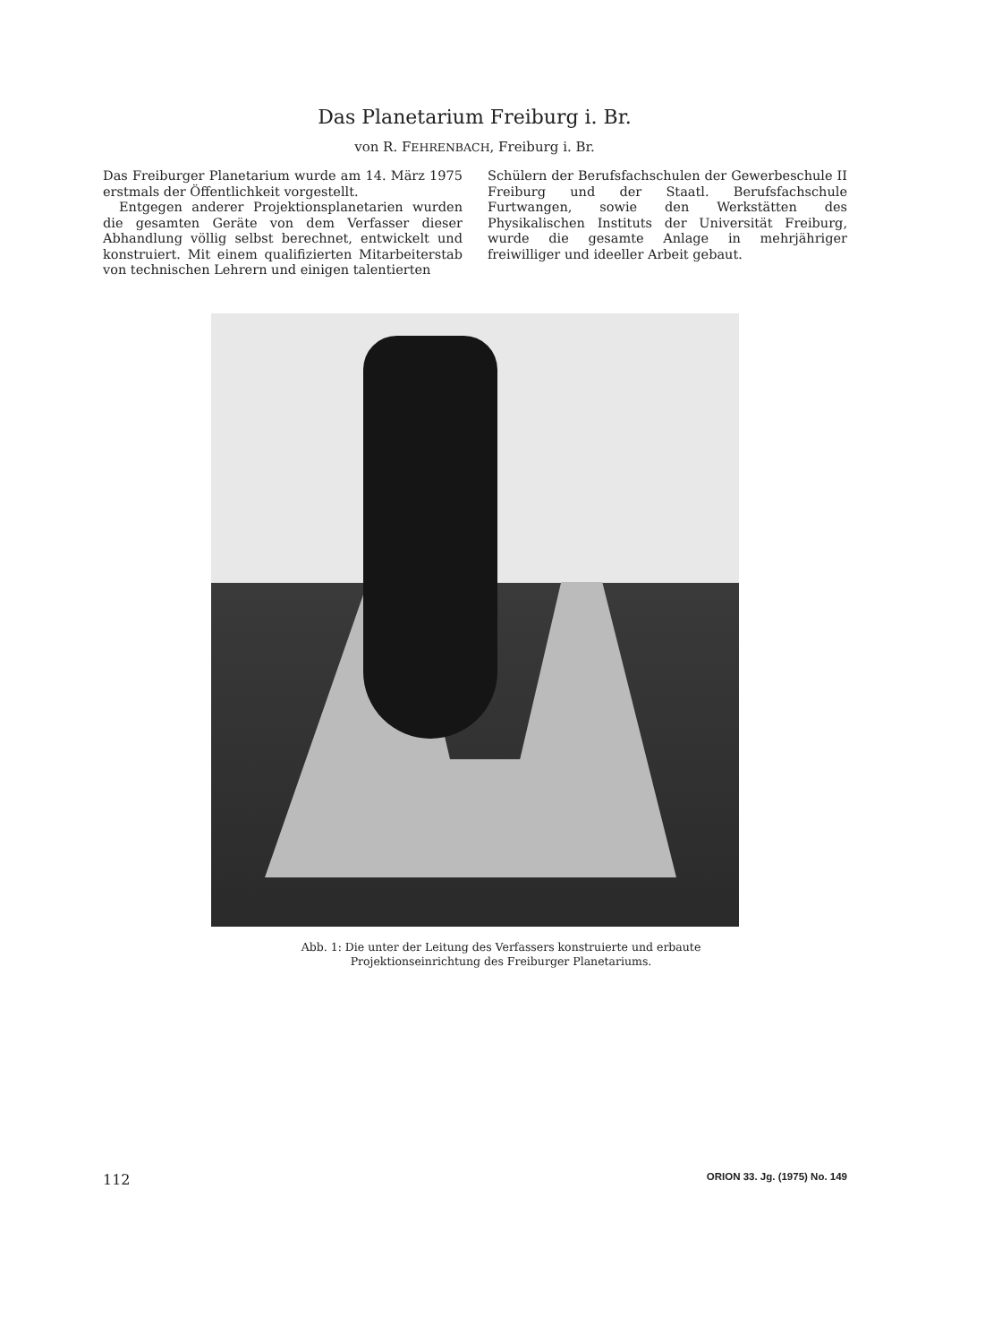Das Planetarium Freiburg i. Br.
von R. FEHRENBACH, Freiburg i. Br.
Das Freiburger Planetarium wurde am 14. März 1975 erstmals der Öffentlichkeit vorgestellt.
Entgegen anderer Projektionsplanetarien wurden die gesamten Geräte von dem Verfasser dieser Abhandlung völlig selbst berechnet, entwickelt und konstruiert. Mit einem qualifizierten Mitarbeiterstab von technischen Lehrern und einigen talentierten
Schülern der Berufsfachschulen der Gewerbeschule II Freiburg und der Staatl. Berufsfachschule Furtwangen, sowie den Werkstätten des Physikalischen Instituts der Universität Freiburg, wurde die gesamte Anlage in mehrjähriger freiwilliger und ideeller Arbeit gebaut.
Abb. 1: Die unter der Leitung des Verfassers konstruierte und erbaute
Projektionseinrichtung des Freiburger Planetariums.
112 ORION 33. Jg. (1975) No. 149